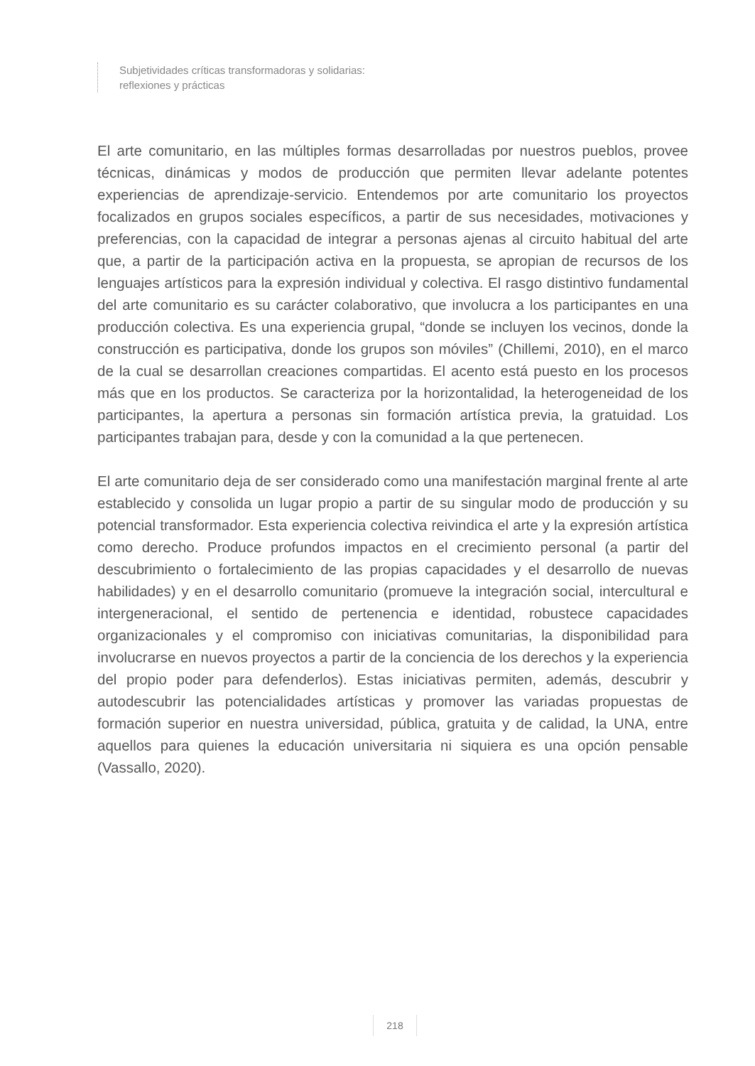Subjetividades críticas transformadoras y solidarias:
reflexiones y prácticas
El arte comunitario, en las múltiples formas desarrolladas por nuestros pueblos, provee técnicas, dinámicas y modos de producción que permiten llevar adelante potentes experiencias de aprendizaje-servicio. Entendemos por arte comunitario los proyectos focalizados en grupos sociales específicos, a partir de sus necesidades, motivaciones y preferencias, con la capacidad de integrar a personas ajenas al circuito habitual del arte que, a partir de la participación activa en la propuesta, se apropian de recursos de los lenguajes artísticos para la expresión individual y colectiva. El rasgo distintivo fundamental del arte comunitario es su carácter colaborativo, que involucra a los participantes en una producción colectiva. Es una experiencia grupal, “donde se incluyen los vecinos, donde la construcción es participativa, donde los grupos son móviles” (Chillemi, 2010), en el marco de la cual se desarrollan creaciones compartidas. El acento está puesto en los procesos más que en los productos. Se caracteriza por la horizontalidad, la heterogeneidad de los participantes, la apertura a personas sin formación artística previa, la gratuidad. Los participantes trabajan para, desde y con la comunidad a la que pertenecen.
El arte comunitario deja de ser considerado como una manifestación marginal frente al arte establecido y consolida un lugar propio a partir de su singular modo de producción y su potencial transformador. Esta experiencia colectiva reivindica el arte y la expresión artística como derecho. Produce profundos impactos en el crecimiento personal (a partir del descubrimiento o fortalecimiento de las propias capacidades y el desarrollo de nuevas habilidades) y en el desarrollo comunitario (promueve la integración social, intercultural e intergeneracional, el sentido de pertenencia e identidad, robustece capacidades organizacionales y el compromiso con iniciativas comunitarias, la disponibilidad para involucrarse en nuevos proyectos a partir de la conciencia de los derechos y la experiencia del propio poder para defenderlos). Estas iniciativas permiten, además, descubrir y autodescubrir las potencialidades artísticas y promover las variadas propuestas de formación superior en nuestra universidad, pública, gratuita y de calidad, la UNA, entre aquellos para quienes la educación universitaria ni siquiera es una opción pensable (Vassallo, 2020).
218